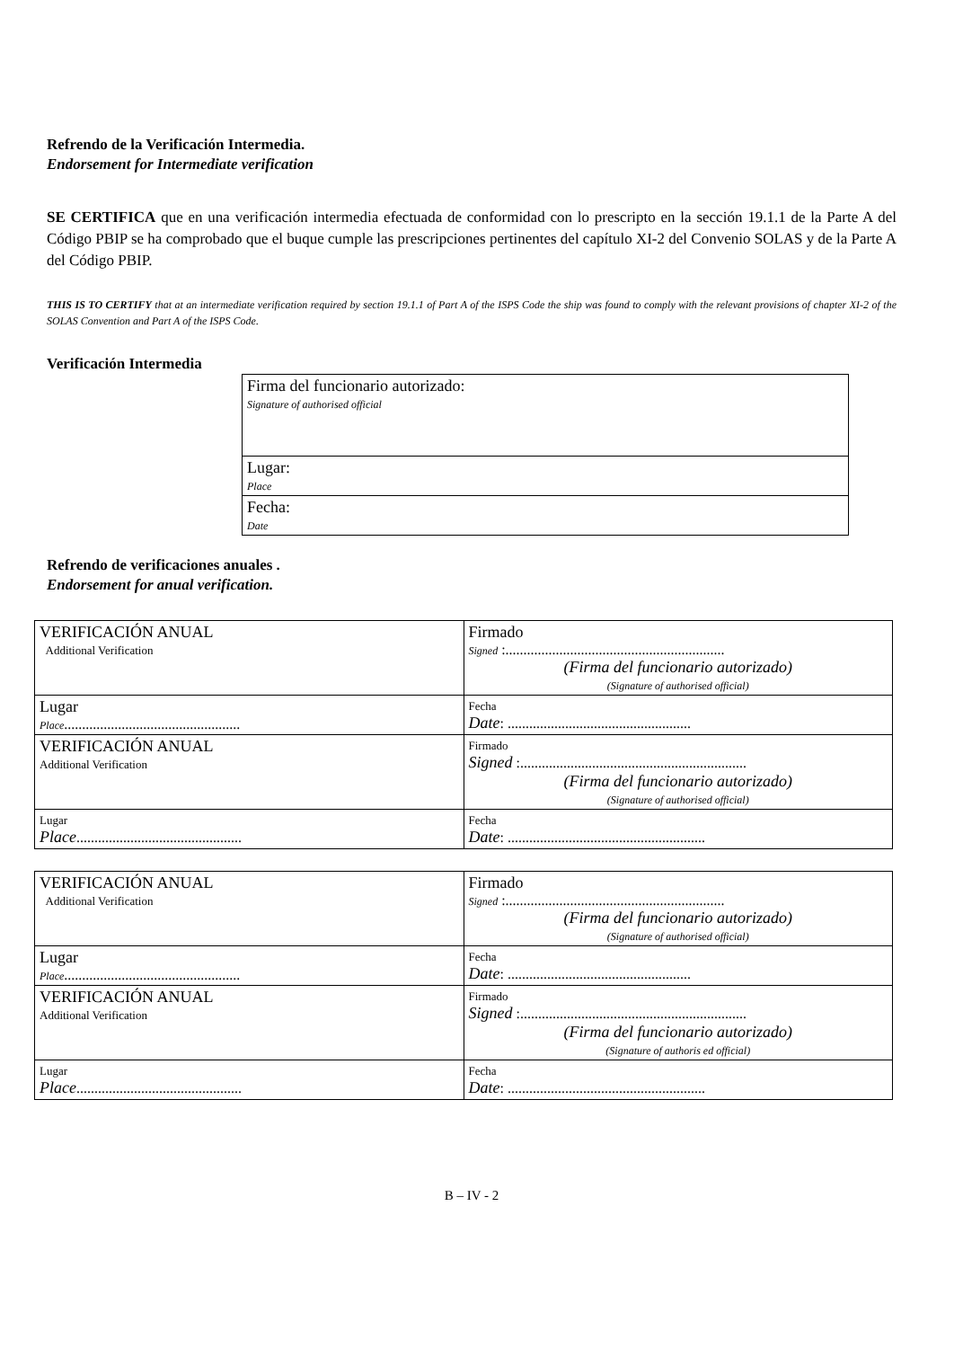Refrendo de la Verificación Intermedia.
Endorsement for Intermediate verification
SE CERTIFICA que en una verificación intermedia efectuada de conformidad con lo prescripto en la sección 19.1.1 de la Parte A del Código PBIP se ha comprobado que el buque cumple las prescripciones pertinentes del capítulo XI-2 del Convenio SOLAS y de la Parte A del Código PBIP.
THIS IS TO CERTIFY that at an intermediate verification required by section 19.1.1 of Part A of the ISPS Code the ship was found to comply with the relevant provisions of chapter XI-2 of the SOLAS Convention and Part A of the ISPS Code.
Verificación Intermedia
| Firma del funcionario autorizado: Signature of authorised official |
| Lugar: Place |
| Fecha: Date |
Refrendo de verificaciones anuales .
Endorsement for anual verification.
| VERIFICACIÓN ANUAL Additional Verification | Firmado Signed :............................................................. (Firma del funcionario autorizado) (Signature of authorised official) |
| Lugar Place ................................................. | Fecha Date : ................................................... |
| VERIFICACIÓN ANUAL Additional Verification | Firmado Signed :............................................................... (Firma del funcionario autorizado) (Signature of authorised official) |
| Lugar Place .............................................. | Fecha Date : ....................................................... |
| VERIFICACIÓN ANUAL Additional Verification | Firmado Signed :............................................................. (Firma del funcionario autorizado) (Signature of authorised official) |
| Lugar Place ................................................. | Fecha Date : ................................................... |
| VERIFICACIÓN ANUAL Additional Verification | Firmado Signed :............................................................... (Firma del funcionario autorizado) (Signature of authoris ed official) |
| Lugar Place .............................................. | Fecha Date : ....................................................... |
B – IV - 2